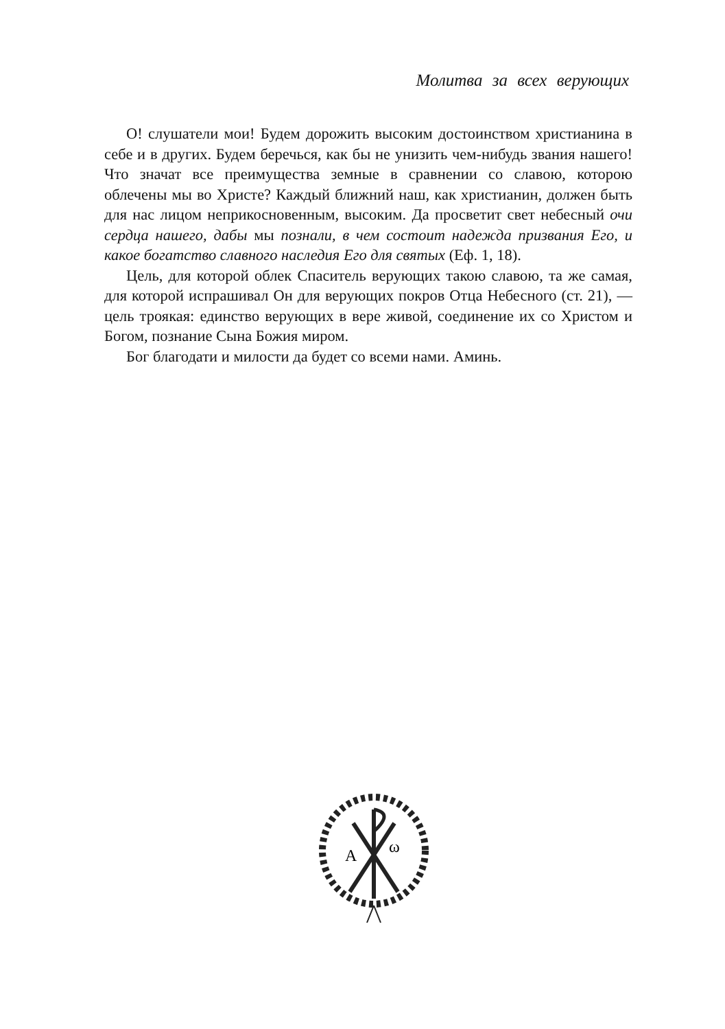Молитва за всех верующих
О! слушатели мои! Будем дорожить высоким достоинством христианина в себе и в других. Будем беречься, как бы не унизить чем-нибудь звания нашего! Что значат все преимущества земные в сравнении со славою, которою облечены мы во Христе? Каждый ближний наш, как христианин, должен быть для нас лицом неприкосновенным, высоким. Да просветит свет небесный очи сердца нашего, дабы мы познали, в чем состоит надежда призвания Его, и какое богатство славного наследия Его для святых (Еф. 1, 18).
Цель, для которой облек Спаситель верующих такою славою, та же самая, для которой испрашивал Он для верующих покров Отца Небесного (ст. 21), — цель троякая: единство верующих в вере живой, соединение их со Христом и Богом, познание Сына Божия миром.
Бог благодати и милости да будет со всеми нами. Аминь.
A
ω